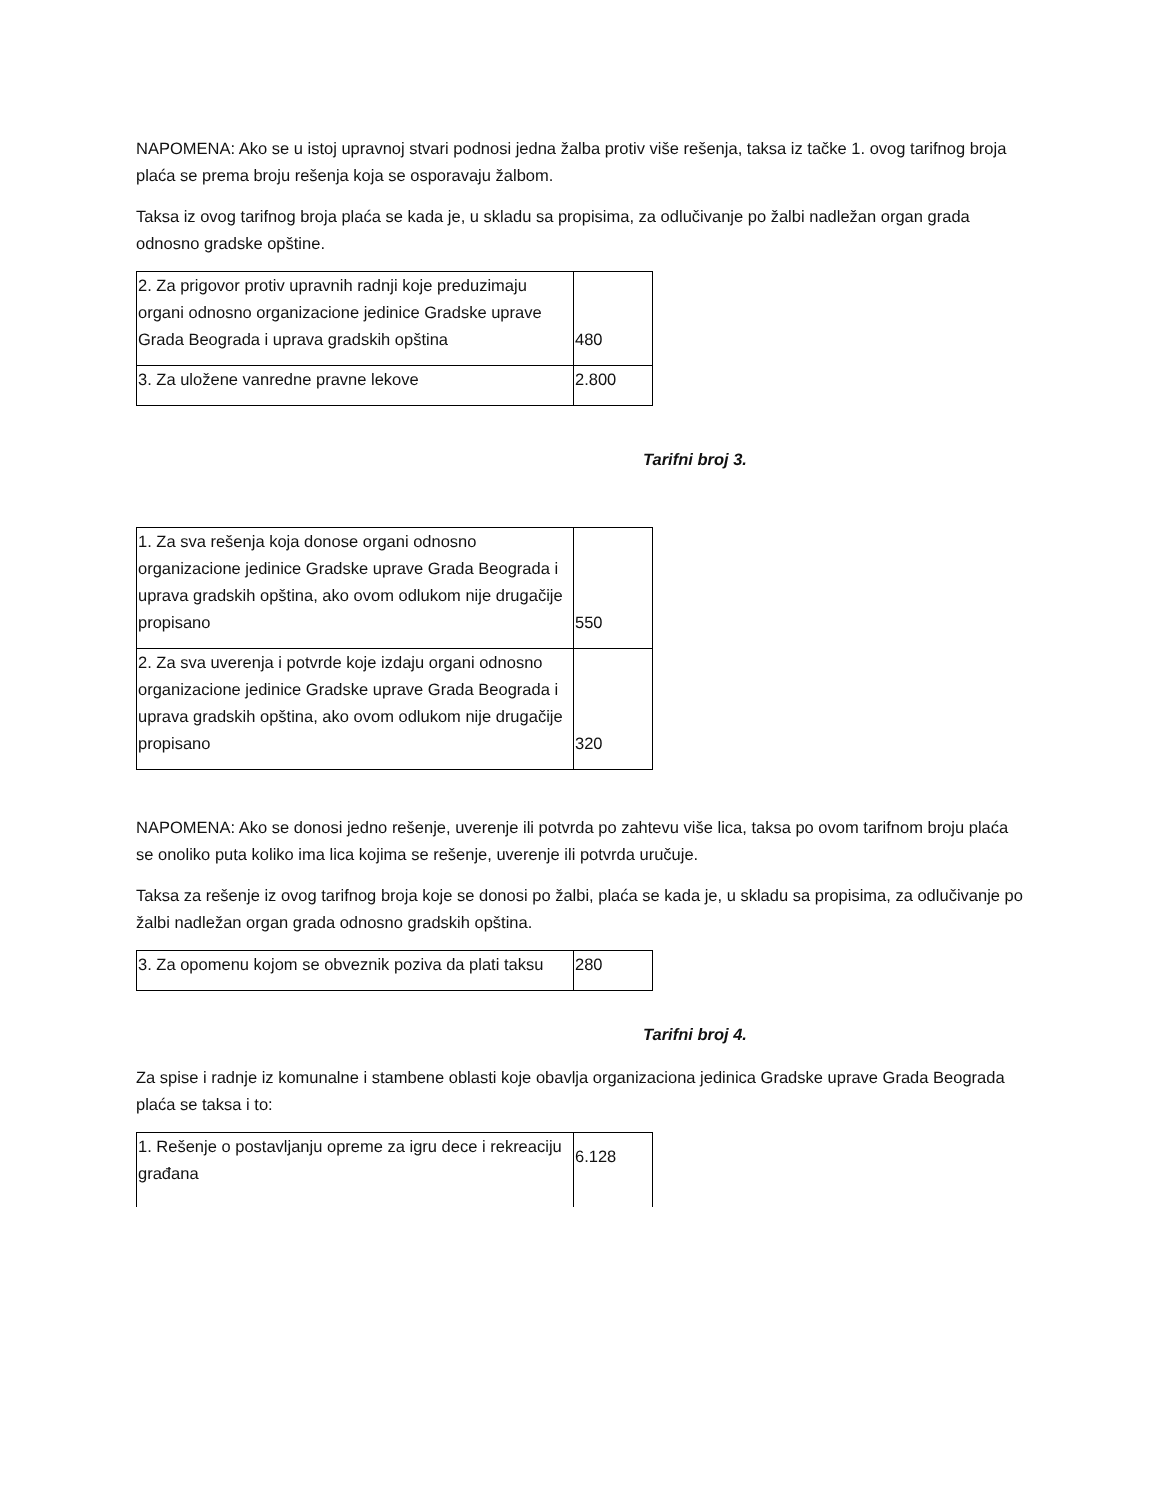NAPOMENA: Ako se u istoj upravnoj stvari podnosi jedna žalba protiv više rešenja, taksa iz tačke 1. ovog tarifnog broja plaća se prema broju rešenja koja se osporavaju žalbom.
Taksa iz ovog tarifnog broja plaća se kada je, u skladu sa propisima, za odlučivanje po žalbi nadležan organ grada odnosno gradske opštine.
| 2. Za prigovor protiv upravnih radnji koje preduzimaju organi odnosno organizacione jedinice Gradske uprave Grada Beograda i uprava gradskih opština | 480 |
| 3. Za uložene vanredne pravne lekove | 2.800 |
Tarifni broj 3.
| 1. Za sva rešenja koja donose organi odnosno organizacione jedinice Gradske uprave Grada Beograda i uprava gradskih opština, ako ovom odlukom nije drugačije propisano | 550 |
| 2. Za sva uverenja i potvrde koje izdaju organi odnosno organizacione jedinice Gradske uprave Grada Beograda i uprava gradskih opština, ako ovom odlukom nije drugačije propisano | 320 |
NAPOMENA: Ako se donosi jedno rešenje, uverenje ili potvrda po zahtevu više lica, taksa po ovom tarifnom broju plaća se onoliko puta koliko ima lica kojima se rešenje, uverenje ili potvrda uručuje.
Taksa za rešenje iz ovog tarifnog broja koje se donosi po žalbi, plaća se kada je, u skladu sa propisima, za odlučivanje po žalbi nadležan organ grada odnosno gradskih opština.
| 3. Za opomenu kojom se obveznik poziva da plati taksu | 280 |
Tarifni broj 4.
Za spise i radnje iz komunalne i stambene oblasti koje obavlja organizaciona jedinica Gradske uprave Grada Beograda plaća se taksa i to:
| 1. Rešenje o postavljanju opreme za igru dece i rekreaciju građana | 6.128 |